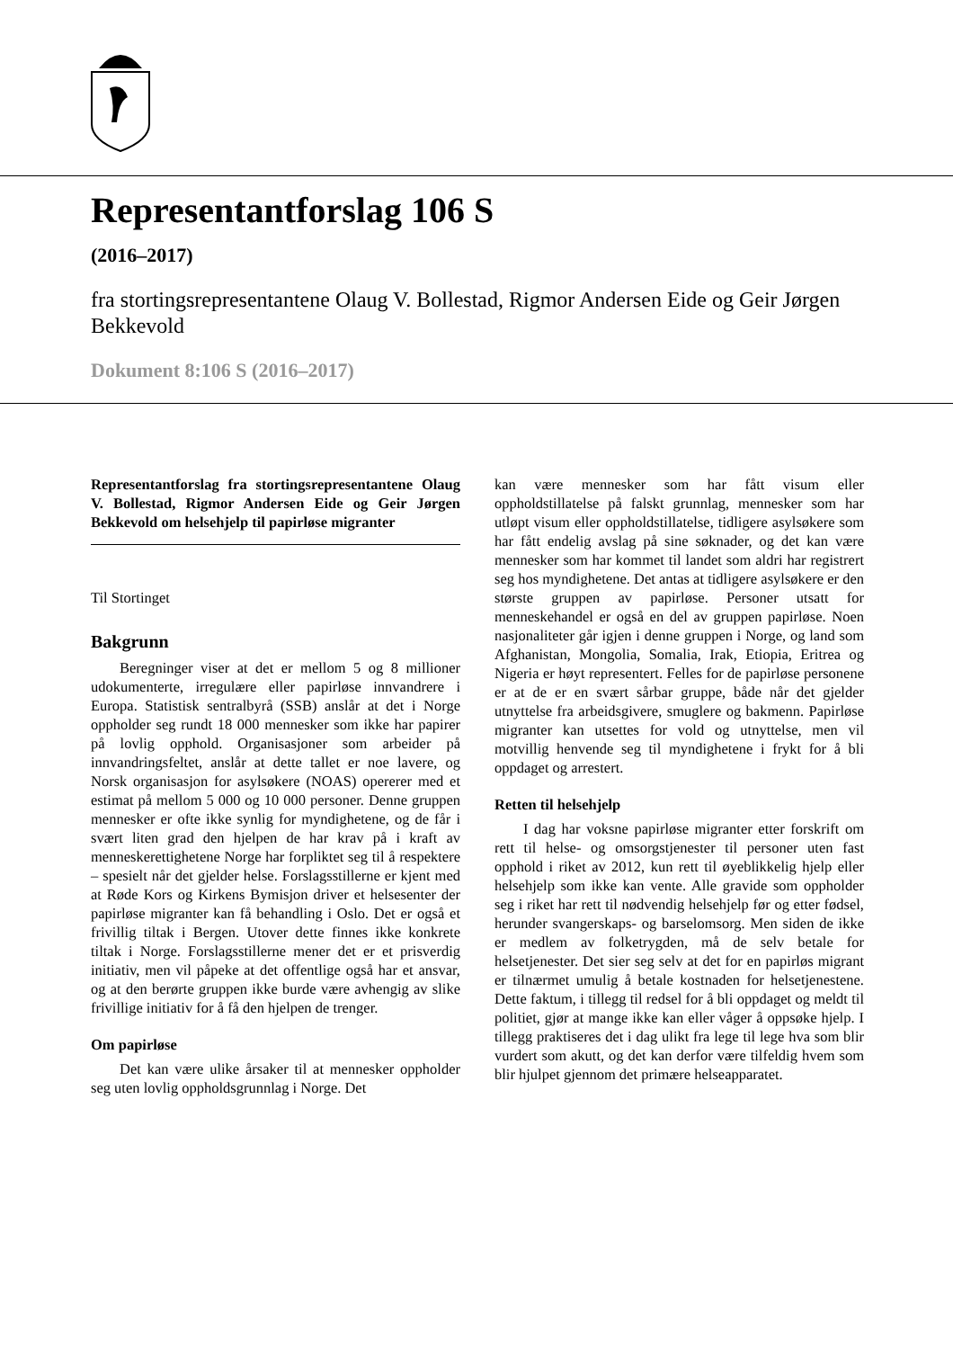Representantforslag 106 S
(2016–2017)
fra stortingsrepresentantene Olaug V. Bollestad, Rigmor Andersen Eide og Geir Jørgen Bekkevold
Dokument 8:106 S (2016–2017)
Representantforslag fra stortingsrepresentantene Olaug V. Bollestad, Rigmor Andersen Eide og Geir Jørgen Bekkevold om helsehjelp til papirløse migranter
Til Stortinget
Bakgrunn
Beregninger viser at det er mellom 5 og 8 millioner udokumenterte, irregulære eller papirløse innvandrere i Europa. Statistisk sentralbyrå (SSB) anslår at det i Norge oppholder seg rundt 18 000 mennesker som ikke har papirer på lovlig opphold. Organisasjoner som arbeider på innvandringsfeltet, anslår at dette tallet er noe lavere, og Norsk organisasjon for asylsøkere (NOAS) opererer med et estimat på mellom 5 000 og 10 000 personer. Denne gruppen mennesker er ofte ikke synlig for myndighetene, og de får i svært liten grad den hjelpen de har krav på i kraft av menneskerettighetene Norge har forpliktet seg til å respektere – spesielt når det gjelder helse. Forslagsstillerne er kjent med at Røde Kors og Kirkens Bymisjon driver et helsesenter der papirløse migranter kan få behandling i Oslo. Det er også et frivillig tiltak i Bergen. Utover dette finnes ikke konkrete tiltak i Norge. Forslagsstillerne mener det er et prisverdig initiativ, men vil påpeke at det offentlige også har et ansvar, og at den berørte gruppen ikke burde være avhengig av slike frivillige initiativ for å få den hjelpen de trenger.
Om papirløse
Det kan være ulike årsaker til at mennesker oppholder seg uten lovlig oppholdsgrunnlag i Norge. Det
kan være mennesker som har fått visum eller oppholdstillatelse på falskt grunnlag, mennesker som har utløpt visum eller oppholdstillatelse, tidligere asylsøkere som har fått endelig avslag på sine søknader, og det kan være mennesker som har kommet til landet som aldri har registrert seg hos myndighetene. Det antas at tidligere asylsøkere er den største gruppen av papirløse. Personer utsatt for menneskehandel er også en del av gruppen papirløse. Noen nasjonaliteter går igjen i denne gruppen i Norge, og land som Afghanistan, Mongolia, Somalia, Irak, Etiopia, Eritrea og Nigeria er høyt representert. Felles for de papirløse personene er at de er en svært sårbar gruppe, både når det gjelder utnyttelse fra arbeidsgivere, smuglere og bakmenn. Papirløse migranter kan utsettes for vold og utnyttelse, men vil motvillig henvende seg til myndighetene i frykt for å bli oppdaget og arrestert.
Retten til helsehjelp
I dag har voksne papirløse migranter etter forskrift om rett til helse- og omsorgstjenester til personer uten fast opphold i riket av 2012, kun rett til øyeblikkelig hjelp eller helsehjelp som ikke kan vente. Alle gravide som oppholder seg i riket har rett til nødvendig helsehjelp før og etter fødsel, herunder svangerskaps- og barselomsorg. Men siden de ikke er medlem av folketrygden, må de selv betale for helsetjenester. Det sier seg selv at det for en papirløs migrant er tilnærmet umulig å betale kostnaden for helsetjenestene. Dette faktum, i tillegg til redsel for å bli oppdaget og meldt til politiet, gjør at mange ikke kan eller våger å oppsøke hjelp. I tillegg praktiseres det i dag ulikt fra lege til lege hva som blir vurdert som akutt, og det kan derfor være tilfeldig hvem som blir hjulpet gjennom det primære helseapparatet.